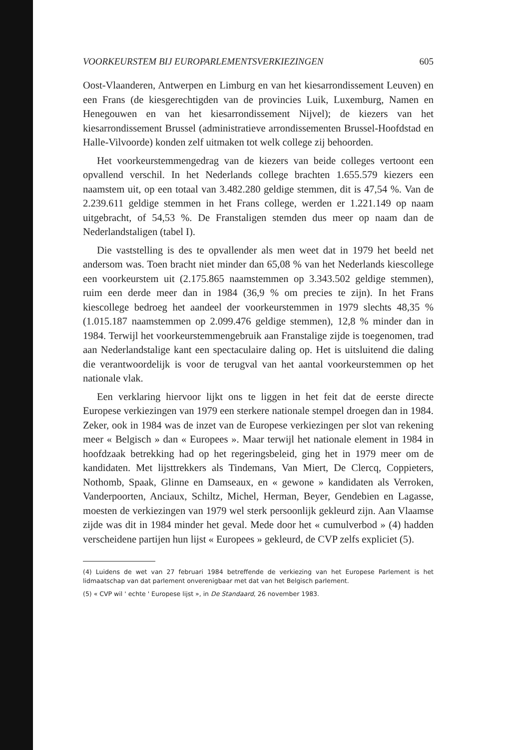VOORKEURSTEM BIJ EUROPARLEMENTSVERKIEZINGEN 605
Oost-Vlaanderen, Antwerpen en Limburg en van het kiesarrondissement Leuven) en een Frans (de kiesgerechtigden van de provincies Luik, Luxemburg, Namen en Henegouwen en van het kiesarrondissement Nijvel); de kiezers van het kiesarrondissement Brussel (administratieve arrondissementen Brussel-Hoofdstad en Halle-Vilvoorde) konden zelf uitmaken tot welk college zij behoorden.
Het voorkeurstemmengedrag van de kiezers van beide colleges vertoont een opvallend verschil. In het Nederlands college brachten 1.655.579 kiezers een naamstem uit, op een totaal van 3.482.280 geldige stemmen, dit is 47,54 %. Van de 2.239.611 geldige stemmen in het Frans college, werden er 1.221.149 op naam uitgebracht, of 54,53 %. De Franstaligen stemden dus meer op naam dan de Nederlandstaligen (tabel I).
Die vaststelling is des te opvallender als men weet dat in 1979 het beeld net andersom was. Toen bracht niet minder dan 65,08 % van het Nederlands kiescollege een voorkeurstem uit (2.175.865 naamstemmen op 3.343.502 geldige stemmen), ruim een derde meer dan in 1984 (36,9 % om precies te zijn). In het Frans kiescollege bedroeg het aandeel der voorkeurstemmen in 1979 slechts 48,35 % (1.015.187 naamstemmen op 2.099.476 geldige stemmen), 12,8 % minder dan in 1984. Terwijl het voorkeurstemmengebruik aan Franstalige zijde is toegenomen, trad aan Nederlandstalige kant een spectaculaire daling op. Het is uitsluitend die daling die verantwoordelijk is voor de terugval van het aantal voorkeurstemmen op het nationale vlak.
Een verklaring hiervoor lijkt ons te liggen in het feit dat de eerste directe Europese verkiezingen van 1979 een sterkere nationale stempel droegen dan in 1984. Zeker, ook in 1984 was de inzet van de Europese verkiezingen per slot van rekening meer « Belgisch » dan « Europees ». Maar terwijl het nationale element in 1984 in hoofdzaak betrekking had op het regeringsbeleid, ging het in 1979 meer om de kandidaten. Met lijsttrekkers als Tindemans, Van Miert, De Clercq, Coppieters, Nothomb, Spaak, Glinne en Damseaux, en « gewone » kandidaten als Verroken, Vanderpoorten, Anciaux, Schiltz, Michel, Herman, Beyer, Gendebien en Lagasse, moesten de verkiezingen van 1979 wel sterk persoonlijk gekleurd zijn. Aan Vlaamse zijde was dit in 1984 minder het geval. Mede door het « cumulverbod » (4) hadden verscheidene partijen hun lijst « Europees » gekleurd, de CVP zelfs expliciet (5).
(4) Luidens de wet van 27 februari 1984 betreffende de verkiezing van het Europese Parlement is het lidmaatschap van dat parlement onverenigbaar met dat van het Belgisch parlement.
(5) « CVP wil ' echte ' Europese lijst », in De Standaard, 26 november 1983.